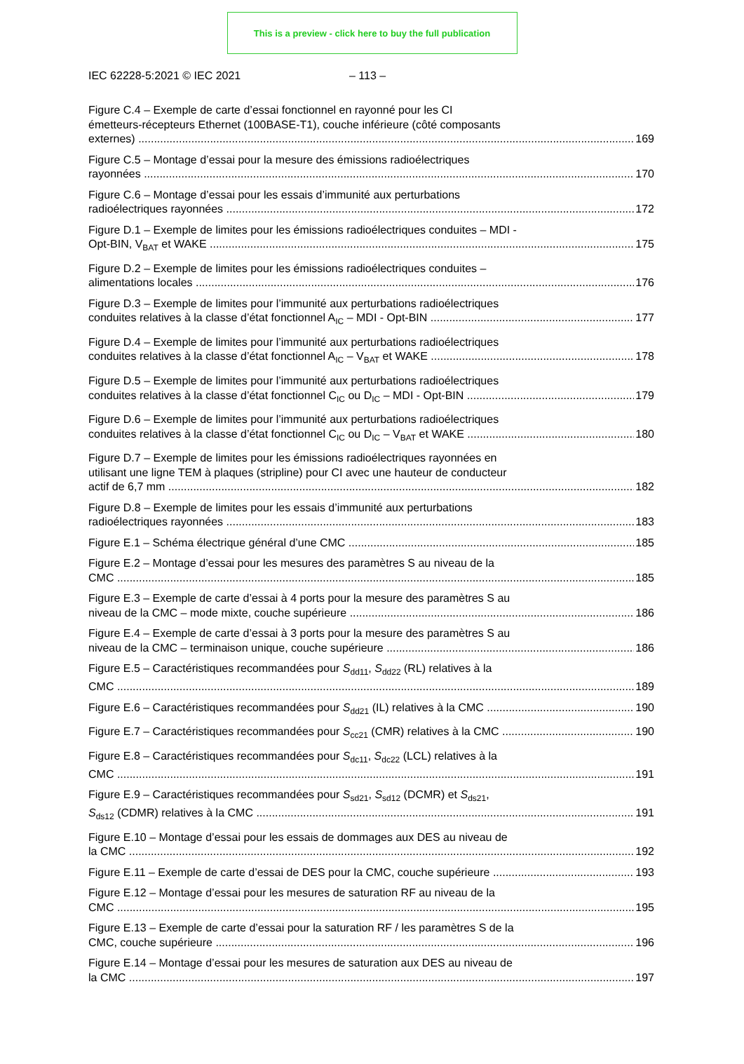This is a preview - click here to buy the full publication
IEC 62228-5:2021 © IEC 2021 – 113 –
Figure C.4 – Exemple de carte d’essai fonctionnel en rayonné pour les CI
émetteurs-récepteurs Ethernet (100BASE-T1), couche inférieure (côté composants
externes) 169
Figure C.5 – Montage d’essai pour la mesure des émissions radioélectriques
rayonnées 170
Figure C.6 – Montage d’essai pour les essais d’immunité aux perturbations
radioélectriques rayonnées 172
Figure D.1 – Exemple de limites pour les émissions radioélectriques conduites – MDI -
Opt-BIN, V<sub>BAT</sub> et WAKE 175
Figure D.2 – Exemple de limites pour les émissions radioélectriques conduites –
alimentations locales 176
Figure D.3 – Exemple de limites pour l’immunité aux perturbations radioélectriques
conduites relatives à la classe d’état fonctionnel A<sub>IC</sub> – MDI - Opt-BIN 177
Figure D.4 – Exemple de limites pour l’immunité aux perturbations radioélectriques
conduites relatives à la classe d’état fonctionnel A<sub>IC</sub> – V<sub>BAT</sub> et WAKE 178
Figure D.5 – Exemple de limites pour l’immunité aux perturbations radioélectriques
conduites relatives à la classe d’état fonctionnel C<sub>IC</sub> ou D<sub>IC</sub> – MDI - Opt-BIN 179
Figure D.6 – Exemple de limites pour l’immunité aux perturbations radioélectriques
conduites relatives à la classe d’état fonctionnel C<sub>IC</sub> ou D<sub>IC</sub> – V<sub>BAT</sub> et WAKE 180
Figure D.7 – Exemple de limites pour les émissions radioélectriques rayonnées en
utilisant une ligne TEM à plaques (stripline) pour CI avec une hauteur de conducteur
actif de 6,7 mm 182
Figure D.8 – Exemple de limites pour les essais d’immunité aux perturbations
radioélectriques rayonnées 183
Figure E.1 – Schéma électrique général d’une CMC 185
Figure E.2 – Montage d’essai pour les mesures des paramètres S au niveau de la
CMC 185
Figure E.3 – Exemple de carte d’essai à 4 ports pour la mesure des paramètres S au
niveau de la CMC – mode mixte, couche supérieure 186
Figure E.4 – Exemple de carte d’essai à 3 ports pour la mesure des paramètres S au
niveau de la CMC – terminaison unique, couche supérieure 186
Figure E.5 – Caractéristiques recommandées pour S<sub>dd11</sub>, S<sub>dd22</sub> (RL) relatives à la
CMC 189
Figure E.6 – Caractéristiques recommandées pour S<sub>dd21</sub> (IL) relatives à la CMC 190
Figure E.7 – Caractéristiques recommandées pour S<sub>cc21</sub> (CMR) relatives à la CMC 190
Figure E.8 – Caractéristiques recommandées pour S<sub>dc11</sub>, S<sub>dc22</sub> (LCL) relatives à la
CMC 191
Figure E.9 – Caractéristiques recommandées pour S<sub>sd21</sub>, S<sub>sd12</sub> (DCMR) et S<sub>ds21</sub>,
S<sub>ds12</sub> (CDMR) relatives à la CMC 191
Figure E.10 – Montage d’essai pour les essais de dommages aux DES au niveau de
la CMC 192
Figure E.11 – Exemple de carte d’essai de DES pour la CMC, couche supérieure 193
Figure E.12 – Montage d’essai pour les mesures de saturation RF au niveau de la
CMC 195
Figure E.13 – Exemple de carte d’essai pour la saturation RF / les paramètres S de la
CMC, couche supérieure 196
Figure E.14 – Montage d’essai pour les mesures de saturation aux DES au niveau de
la CMC 197